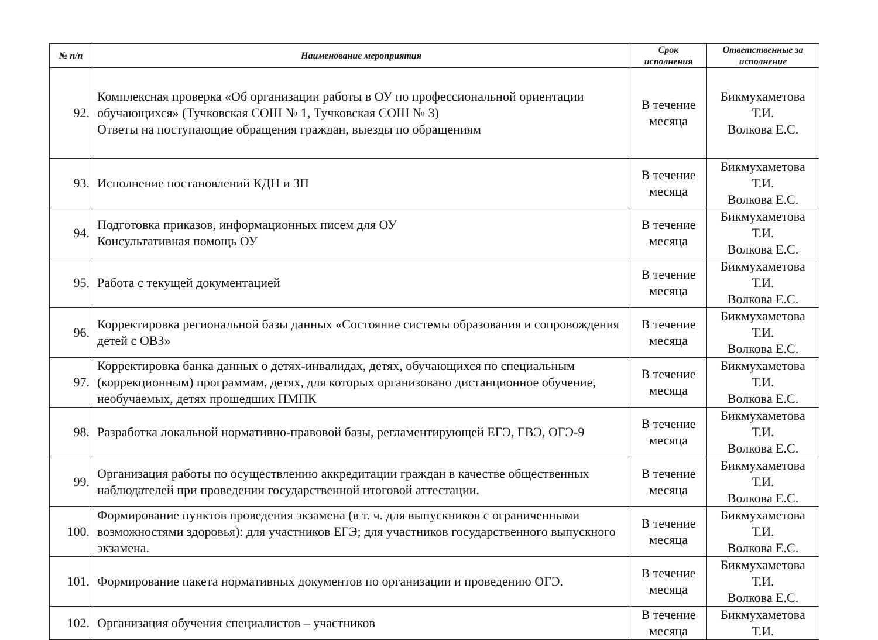| № п/п | Наименование мероприятия | Срок исполнения | Ответственные за исполнение |
| --- | --- | --- | --- |
| 92. | Комплексная проверка «Об организации работы в ОУ по профессиональной ориентации обучающихся» (Тучковская СОШ № 1, Тучковская СОШ № 3) Ответы на поступающие обращения граждан, выезды по обращениям | В течение месяца | Бикмухаметова Т.И. Волкова Е.С. |
| 93. | Исполнение постановлений КДН и ЗП | В течение месяца | Бикмухаметова Т.И. Волкова Е.С. |
| 94. | Подготовка приказов, информационных писем для ОУ Консультативная помощь ОУ | В течение месяца | Бикмухаметова Т.И. Волкова Е.С. |
| 95. | Работа с текущей документацией | В течение месяца | Бикмухаметова Т.И. Волкова Е.С. |
| 96. | Корректировка региональной базы данных «Состояние системы образования и сопровождения детей с ОВЗ» | В течение месяца | Бикмухаметова Т.И. Волкова Е.С. |
| 97. | Корректировка банка данных о детях-инвалидах, детях, обучающихся по специальным (коррекционным) программам, детях, для которых организовано дистанционное обучение, необучаемых, детях прошедших ПМПК | В течение месяца | Бикмухаметова Т.И. Волкова Е.С. |
| 98. | Разработка локальной нормативно-правовой базы, регламентирующей ЕГЭ, ГВЭ, ОГЭ-9 | В течение месяца | Бикмухаметова Т.И. Волкова Е.С. |
| 99. | Организация работы по осуществлению аккредитации граждан в качестве общественных наблюдателей при проведении государственной итоговой аттестации. | В течение месяца | Бикмухаметова Т.И. Волкова Е.С. |
| 100. | Формирование пунктов проведения экзамена (в т. ч. для выпускников с ограниченными возможностями здоровья): для участников ЕГЭ; для участников государственного выпускного экзамена. | В течение месяца | Бикмухаметова Т.И. Волкова Е.С. |
| 101. | Формирование пакета нормативных документов по организации и проведению ОГЭ. | В течение месяца | Бикмухаметова Т.И. Волкова Е.С. |
| 102. | Организация обучения специалистов – участников | В течение месяца | Бикмухаметова Т.И. |